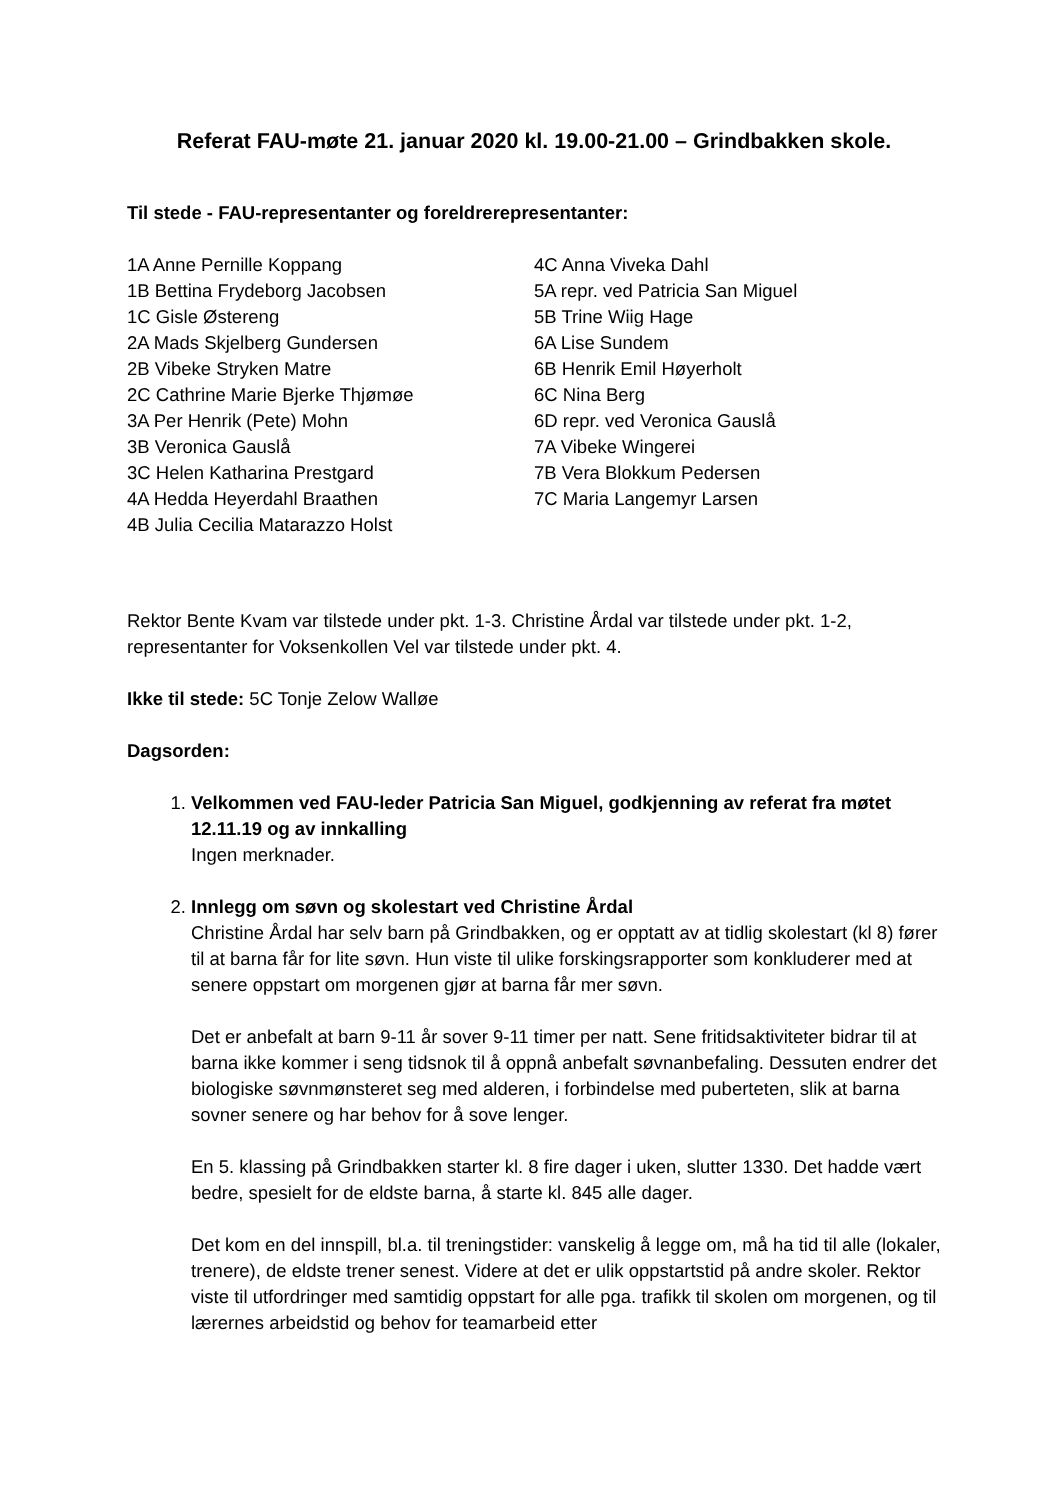Referat FAU-møte 21. januar 2020 kl. 19.00-21.00 – Grindbakken skole.
Til stede - FAU-representanter og foreldrerepresentanter:
1A Anne Pernille Koppang
1B Bettina Frydeborg Jacobsen
1C Gisle Østereng
2A Mads Skjelberg Gundersen
2B Vibeke Stryken Matre
2C Cathrine Marie Bjerke Thjømøe
3A Per Henrik (Pete) Mohn
3B Veronica Gauslå
3C Helen Katharina Prestgard
4A Hedda Heyerdahl Braathen
4B Julia Cecilia Matarazzo Holst
4C Anna Viveka Dahl
5A repr. ved Patricia San Miguel
5B Trine Wiig Hage
6A Lise Sundem
6B Henrik Emil Høyerholt
6C Nina Berg
6D repr. ved Veronica Gauslå
7A Vibeke Wingerei
7B Vera Blokkum Pedersen
7C Maria Langemyr Larsen
Rektor Bente Kvam var tilstede under pkt. 1-3. Christine Årdal var tilstede under pkt. 1-2, representanter for Voksenkollen Vel var tilstede under pkt. 4.
Ikke til stede: 5C Tonje Zelow Walløe
Dagsorden:
1.
Velkommen ved FAU-leder Patricia San Miguel, godkjenning av referat fra møtet 12.11.19 og av innkalling
Ingen merknader.
2.
Innlegg om søvn og skolestart ved Christine Årdal
Christine Årdal har selv barn på Grindbakken, og er opptatt av at tidlig skolestart (kl 8) fører til at barna får for lite søvn. Hun viste til ulike forskingsrapporter som konkluderer med at senere oppstart om morgenen gjør at barna får mer søvn.
Det er anbefalt at barn 9-11 år sover 9-11 timer per natt. Sene fritidsaktiviteter bidrar til at barna ikke kommer i seng tidsnok til å oppnå anbefalt søvnanbefaling. Dessuten endrer det biologiske søvnmønsteret seg med alderen, i forbindelse med puberteten, slik at barna sovner senere og har behov for å sove lenger.
En 5. klassing på Grindbakken starter kl. 8 fire dager i uken, slutter 1330. Det hadde vært bedre, spesielt for de eldste barna, å starte kl. 845 alle dager.
Det kom en del innspill, bl.a. til treningstider: vanskelig å legge om, må ha tid til alle (lokaler, trenere), de eldste trener senest. Videre at det er ulik oppstartstid på andre skoler. Rektor viste til utfordringer med samtidig oppstart for alle pga. trafikk til skolen om morgenen, og til lærernes arbeidstid og behov for teamarbeid etter